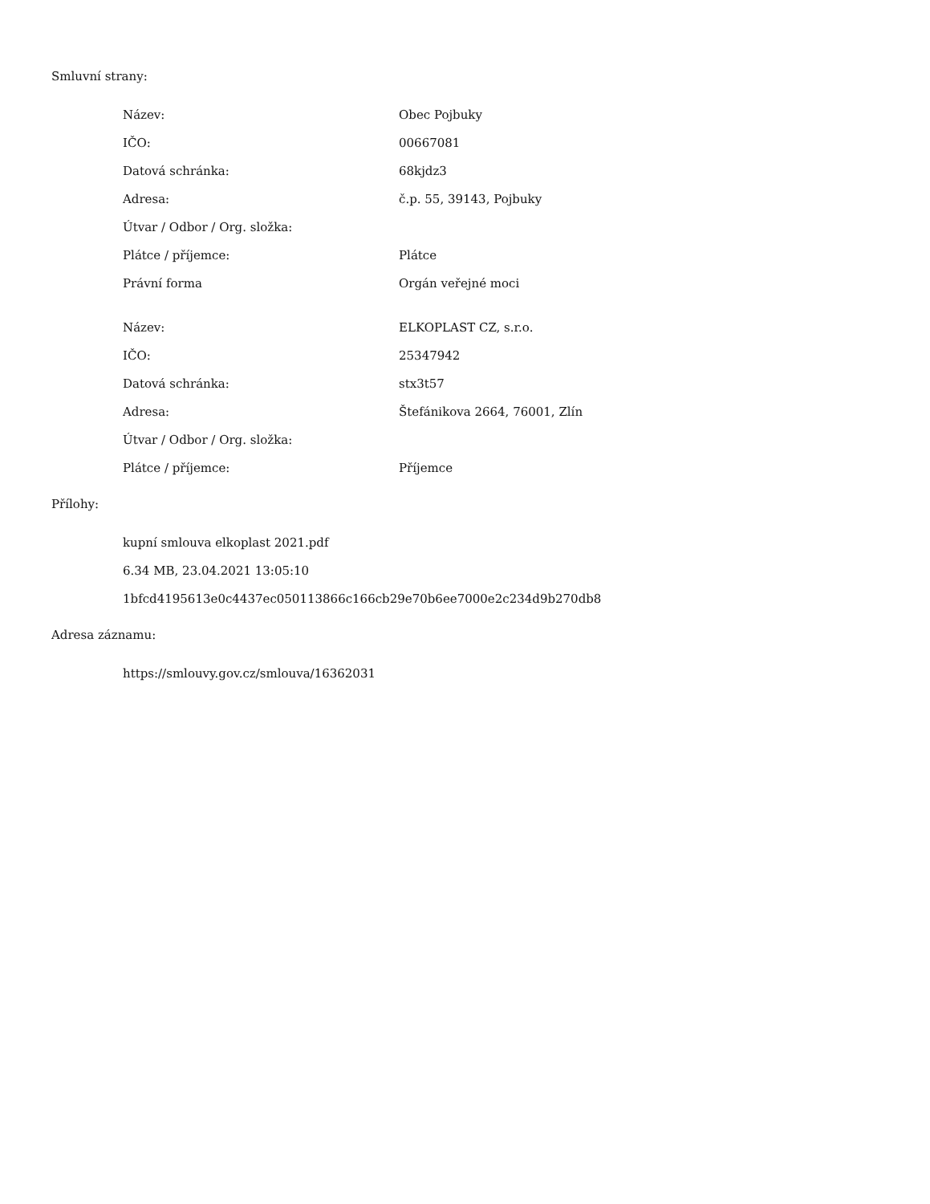Smluvní strany:
| Název: | Obec Pojbuky |
| IČO: | 00667081 |
| Datová schránka: | 68kjdz3 |
| Adresa: | č.p. 55, 39143, Pojbuky |
| Útvar / Odbor / Org. složka: | |
| Plátce / příjemce: | Plátce |
| Právní forma | Orgán veřejné moci |
| Název: | ELKOPLAST CZ, s.r.o. |
| IČO: | 25347942 |
| Datová schránka: | stx3t57 |
| Adresa: | Štefánikova 2664, 76001, Zlín |
| Útvar / Odbor / Org. složka: | |
| Plátce / příjemce: | Příjemce |
Přílohy:
| kupní smlouva elkoplast 2021.pdf |
| 6.34 MB, 23.04.2021 13:05:10 |
| 1bfcd4195613e0c4437ec050113866c166cb29e70b6ee7000e2c234d9b270db8 |
Adresa záznamu:
| https://smlouvy.gov.cz/smlouva/16362031 |